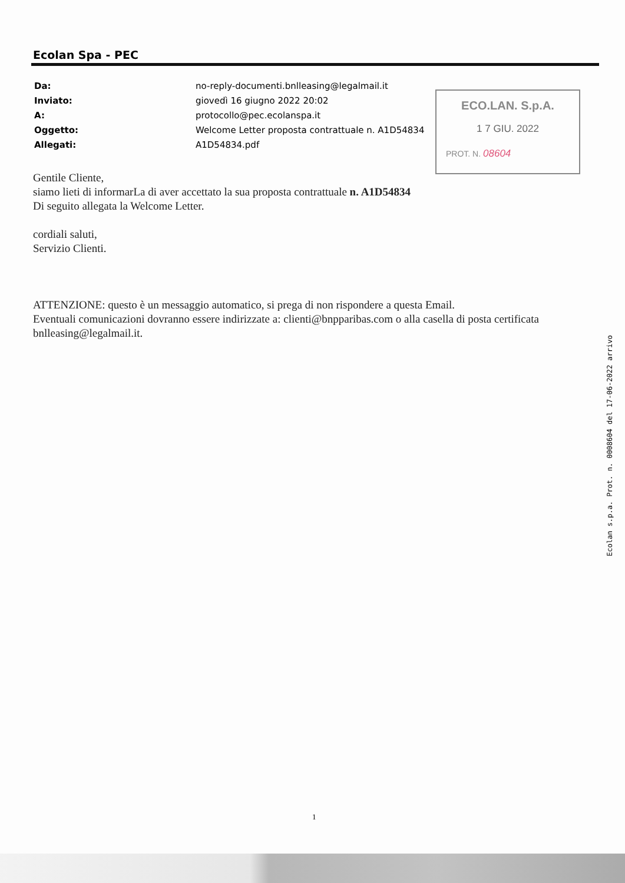Ecolan Spa - PEC
| Da: | no-reply-documenti.bnlleasing@legalmail.it |
| Inviato: | giovedì 16 giugno 2022 20:02 |
| A: | protocollo@pec.ecolanspa.it |
| Oggetto: | Welcome Letter proposta contrattuale n. A1D54834 |
| Allegati: | A1D54834.pdf |
ECO.LAN. S.p.A.
1 7 GIU. 2022
PROT. N. 08604
Gentile Cliente,
siamo lieti di informarLa di aver accettato la sua proposta contrattuale n. A1D54834
Di seguito allegata la Welcome Letter.
cordiali saluti,
Servizio Clienti.
ATTENZIONE: questo è un messaggio automatico, si prega di non rispondere a questa Email.
Eventuali comunicazioni dovranno essere indirizzate a: clienti@bnpparibas.com o alla casella di posta certificata bnlleasing@legalmail.it.
Ecolan s.p.a. Prot. n. 0008604 del 17-06-2022 arrivo
1